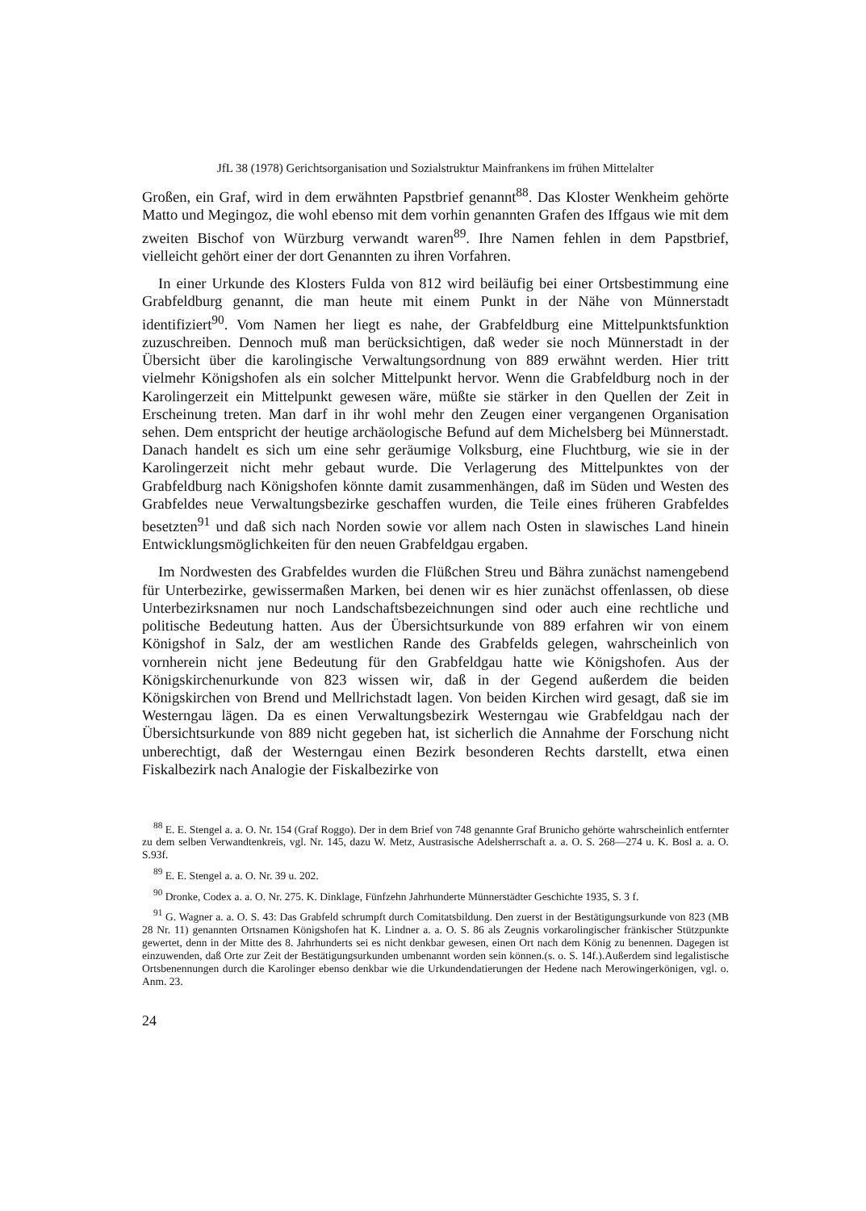JfL 38 (1978) Gerichtsorganisation und Sozialstruktur Mainfrankens im frühen Mittelalter
Großen, ein Graf, wird in dem erwähnten Papstbrief genannt<sup>88</sup>. Das Kloster Wenkheim gehörte Matto und Megingoz, die wohl ebenso mit dem vorhin genannten Grafen des Iffgaus wie mit dem zweiten Bischof von Würzburg verwandt waren<sup>89</sup>. Ihre Namen fehlen in dem Papstbrief, vielleicht gehört einer der dort Genannten zu ihren Vorfahren.
In einer Urkunde des Klosters Fulda von 812 wird beiläufig bei einer Ortsbestimmung eine Grabfeldburg genannt, die man heute mit einem Punkt in der Nähe von Münnerstadt identifiziert<sup>90</sup>. Vom Namen her liegt es nahe, der Grabfeldburg eine Mittelpunktsfunktion zuzuschreiben. Dennoch muß man berücksichtigen, daß weder sie noch Münnerstadt in der Übersicht über die karolingische Verwaltungsordnung von 889 erwähnt werden. Hier tritt vielmehr Königshofen als ein solcher Mittelpunkt hervor. Wenn die Grabfeldburg noch in der Karolingerzeit ein Mittelpunkt gewesen wäre, müßte sie stärker in den Quellen der Zeit in Erscheinung treten. Man darf in ihr wohl mehr den Zeugen einer vergangenen Organisation sehen. Dem entspricht der heutige archäologische Befund auf dem Michelsberg bei Münnerstadt. Danach handelt es sich um eine sehr geräumige Volksburg, eine Fluchtburg, wie sie in der Karolingerzeit nicht mehr gebaut wurde. Die Verlagerung des Mittelpunktes von der Grabfeldburg nach Königshofen könnte damit zusammenhängen, daß im Süden und Westen des Grabfeldes neue Verwaltungsbezirke geschaffen wurden, die Teile eines früheren Grabfeldes besetzten<sup>91</sup> und daß sich nach Norden sowie vor allem nach Osten in slawisches Land hinein Entwicklungsmöglichkeiten für den neuen Grabfeldgau ergaben.
Im Nordwesten des Grabfeldes wurden die Flüßchen Streu und Bähra zunächst namengebend für Unterbezirke, gewissermaßen Marken, bei denen wir es hier zunächst offenlassen, ob diese Unterbezirksnamen nur noch Landschaftsbezeichnungen sind oder auch eine rechtliche und politische Bedeutung hatten. Aus der Übersichtsurkunde von 889 erfahren wir von einem Königshof in Salz, der am westlichen Rande des Grabfelds gelegen, wahrscheinlich von vornherein nicht jene Bedeutung für den Grabfeldgau hatte wie Königshofen. Aus der Königskirchenurkunde von 823 wissen wir, daß in der Gegend außerdem die beiden Königskirchen von Brend und Mellrichstadt lagen. Von beiden Kirchen wird gesagt, daß sie im Westerngau lägen. Da es einen Verwaltungsbezirk Westerngau wie Grabfeldgau nach der Übersichtsurkunde von 889 nicht gegeben hat, ist sicherlich die Annahme der Forschung nicht unberechtigt, daß der Westerngau einen Bezirk besonderen Rechts darstellt, etwa einen Fiskalbezirk nach Analogie der Fiskalbezirke von
<sup>88</sup> E. E. Stengel a. a. O. Nr. 154 (Graf Roggo). Der in dem Brief von 748 genannte Graf Brunicho gehörte wahrscheinlich entfernter zu dem selben Verwandtenkreis, vgl. Nr. 145, dazu W. Metz, Austrasische Adelsherrschaft a. a. O. S. 268—274 u. K. Bosl a. a. O. S.93f.
<sup>89</sup> E. E. Stengel a. a. O. Nr. 39 u. 202.
<sup>90</sup> Dronke, Codex a. a. O. Nr. 275. K. Dinklage, Fünfzehn Jahrhunderte Münnerstädter Geschichte 1935, S. 3 f.
<sup>91</sup> G. Wagner a. a. O. S. 43: Das Grabfeld schrumpft durch Comitatsbildung. Den zuerst in der Bestätigungsurkunde von 823 (MB 28 Nr. 11) genannten Ortsnamen Königshofen hat K. Lindner a. a. O. S. 86 als Zeugnis vorkarolingischer fränkischer Stützpunkte gewertet, denn in der Mitte des 8. Jahrhunderts sei es nicht denkbar gewesen, einen Ort nach dem König zu benennen. Dagegen ist einzuwenden, daß Orte zur Zeit der Bestätigungsurkunden umbenannt worden sein können.(s. o. S. 14f.).Außerdem sind legalistische Ortsbenennungen durch die Karolinger ebenso denkbar wie die Urkundendatierungen der Hedene nach Merowingerkönigen, vgl. o. Anm. 23.
24